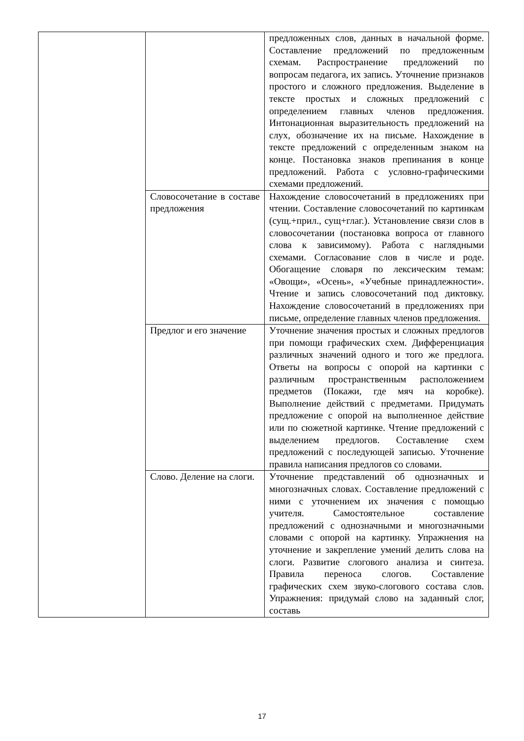| | | предложенных слов, данных в начальной форме. Составление предложений по предложенным схемам. Распространение предложений по вопросам педагога, их запись. Уточнение признаков простого и сложного предложения. Выделение в тексте простых и сложных предложений с определением главных членов предложения. Интонационная выразительность предложений на слух, обозначение их на письме. Нахождение в тексте предложений с определенным знаком на конце. Постановка знаков препинания в конце предложений. Работа с условно-графическими схемами предложений. |
| | Словосочетание в составе предложения | Нахождение словосочетаний в предложениях при чтении. Составление словосочетаний по картинкам (сущ.+прил., сущ+глаг.). Установление связи слов в словосочетании (постановка вопроса от главного слова к зависимому). Работа с наглядными схемами. Согласование слов в числе и роде. Обогащение словаря по лексическим темам: «Овощи», «Осень», «Учебные принадлежности». Чтение и запись словосочетаний под диктовку. Нахождение словосочетаний в предложениях при письме, определение главных членов предложения. |
| | Предлог и его значение | Уточнение значения простых и сложных предлогов при помощи графических схем. Дифференциация различных значений одного и того же предлога. Ответы на вопросы с опорой на картинки с различным пространственным расположением предметов (Покажи, где мяч на коробке). Выполнение действий с предметами. Придумать предложение с опорой на выполненное действие или по сюжетной картинке. Чтение предложений с выделением предлогов. Составление схем предложений с последующей записью. Уточнение правила написания предлогов со словами. |
| | Слово. Деление на слоги. | Уточнение представлений об однозначных и многозначных словах. Составление предложений с ними с уточнением их значения с помощью учителя. Самостоятельное составление предложений с однозначными и многозначными словами с опорой на картинку. Упражнения на уточнение и закрепление умений делить слова на слоги. Развитие слогового анализа и синтеза. Правила переноса слогов. Составление графических схем звуко-слогового состава слов. Упражнения: придумай слово на заданный слог, составь |
17